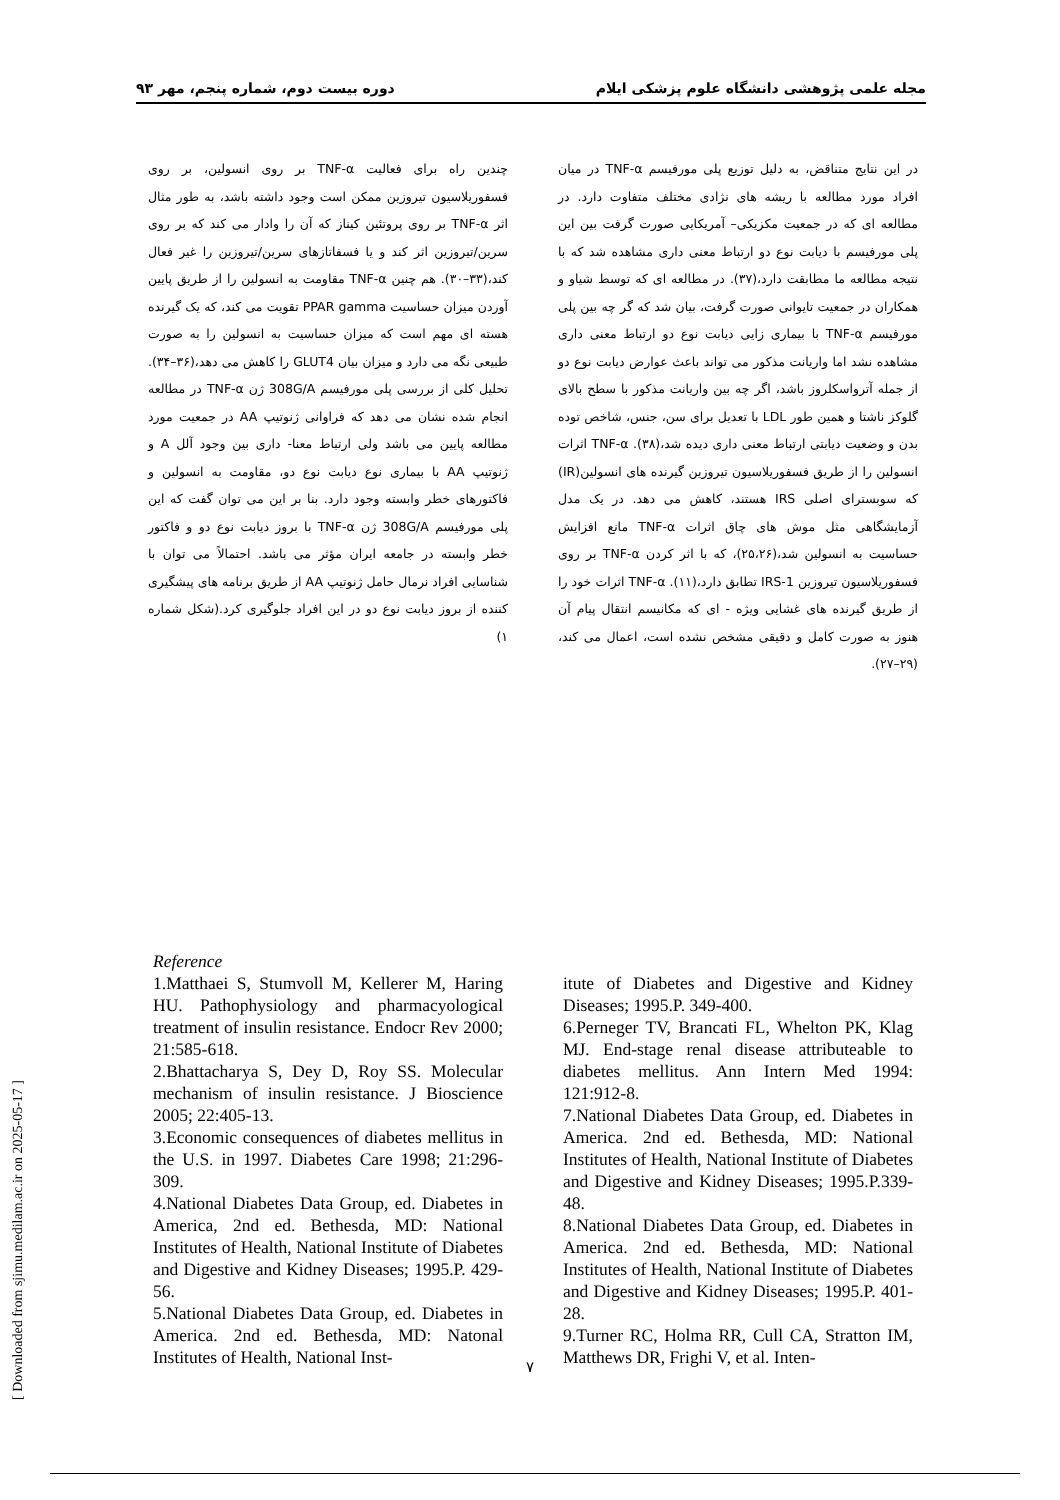مجله علمی پژوهشی دانشگاه علوم پزشکی ایلام دوره بیست دوم، شماره پنجم، مهر ۹۳
در این نتایج متناقض، به دلیل توزیع پلی مورفیسم TNF-α در میان افراد مورد مطالعه با ریشه های نژادی مختلف متفاوت دارد. در مطالعه ای که در جمعیت مکزیکی– آمریکایی صورت گرفت بین این پلی مورفیسم با دیابت نوع دو ارتباط معنی داری مشاهده شد که با نتیجه مطالعه ما مطابقت دارد،(۳۷). در مطالعه ای که توسط شیاو و همکاران در جمعیت تایوانی صورت گرفت، بیان شد که گر چه بین پلی مورفیسم TNF-α با بیماری زایی دیابت نوع دو ارتباط معنی داری مشاهده نشد اما واریانت مذکور می تواند باعث عوارض دیابت نوع دو از جمله آترواسکلروز باشد، اگر چه بین واریانت مذکور با سطح بالای گلوکز ناشتا و همین طور LDL با تعدیل برای سن، جنس، شاخص توده بدن و وضعیت دیابتی ارتباط معنی داری دیده شد،(۳۸). TNF-α اثرات انسولین را از طریق فسفوریلاسیون تیروزین گیرنده های انسولین(IR) که سوبسترای اصلی IRS هستند، کاهش می دهد. در یک مدل آزمایشگاهی مثل موش های چاق اثرات TNF-α مانع افزایش حساسیت به انسولین شد،(۲۵،۲۶)، که با اثر کردن TNF-α بر روی فسفوریلاسیون تیروزین IRS-1 تطابق دارد،(۱۱). TNF-α اثرات خود را از طریق گیرنده های غشایی ویژه - ای که مکانیسم انتقال پیام آن هنوز به صورت کامل و دقیقی مشخص نشده است، اعمال می کند،(۲۹–۲۷).
چندین راه برای فعالیت TNF-α بر روی انسولین، بر روی فسفوریلاسیون تیروزین ممکن است وجود داشته باشد، به طور مثال اثر TNF-α بر روی پروتئین کیناز که آن را وادار می کند که بر روی سرین/تیروزین اثر کند و یا فسفاتازهای سرین/تیروزین را غیر فعال کند،(۳۳–۳۰). هم چنین TNF-α مقاومت به انسولین را از طریق پایین آوردن میزان حساسیت PPAR gamma تقویت می کند، که یک گیرنده هسته ای مهم است که میزان حساسیت به انسولین را به صورت طبیعی نگه می دارد و میزان بیان GLUT4 را کاهش می دهد،(۳۶–۳۴). تحلیل کلی از بررسی پلی مورفیسم 308G/A ژن TNF-α در مطالعه انجام شده نشان می دهد که فراوانی ژنوتیپ AA در جمعیت مورد مطالعه پایین می باشد ولی ارتباط معنا- داری بین وجود آلل A و ژنوتیپ AA با بیماری نوع دیابت نوع دو، مقاومت به انسولین و فاکتورهای خطر وابسته وجود دارد. بنا بر این می توان گفت که این پلی مورفیسم 308G/A ژن TNF-α با بروز دیابت نوع دو و فاکتور خطر وابسته در جامعه ایران مؤثر می باشد. احتمالاً می توان با شناسایی افراد نرمال حامل ژنوتیپ AA از طریق برنامه های پیشگیری کننده از بروز دیابت نوع دو در این افراد جلوگیری کرد.(شکل شماره ۱)
Reference
1.Matthaei S, Stumvoll M, Kellerer M, Haring HU. Pathophysiology and pharmacyological treatment of insulin resistance. Endocr Rev 2000; 21:585-618.
2.Bhattacharya S, Dey D, Roy SS. Molecular mechanism of insulin resistance. J Bioscience 2005; 22:405-13.
3.Economic consequences of diabetes mellitus in the U.S. in 1997. Diabetes Care 1998; 21:296-309.
4.National Diabetes Data Group, ed. Diabetes in America, 2nd ed. Bethesda, MD: National Institutes of Health, National Institute of Diabetes and Digestive and Kidney Diseases; 1995.P. 429-56.
5.National Diabetes Data Group, ed. Diabetes in America. 2nd ed. Bethesda, MD: Natonal Institutes of Health, National Inst-
itute of Diabetes and Digestive and Kidney Diseases; 1995.P. 349-400.
6.Perneger TV, Brancati FL, Whelton PK, Klag MJ. End-stage renal disease attributeable to diabetes mellitus. Ann Intern Med 1994: 121:912-8.
7.National Diabetes Data Group, ed. Diabetes in America. 2nd ed. Bethesda, MD: National Institutes of Health, National Institute of Diabetes and Digestive and Kidney Diseases; 1995.P.339-48.
8.National Diabetes Data Group, ed. Diabetes in America. 2nd ed. Bethesda, MD: National Institutes of Health, National Institute of Diabetes and Digestive and Kidney Diseases; 1995.P. 401-28.
9.Turner RC, Holma RR, Cull CA, Stratton IM, Matthews DR, Frighi V, et al. Inten-
[ Downloaded from sjimu.medilam.ac.ir on 2025-05-17 ]
۷